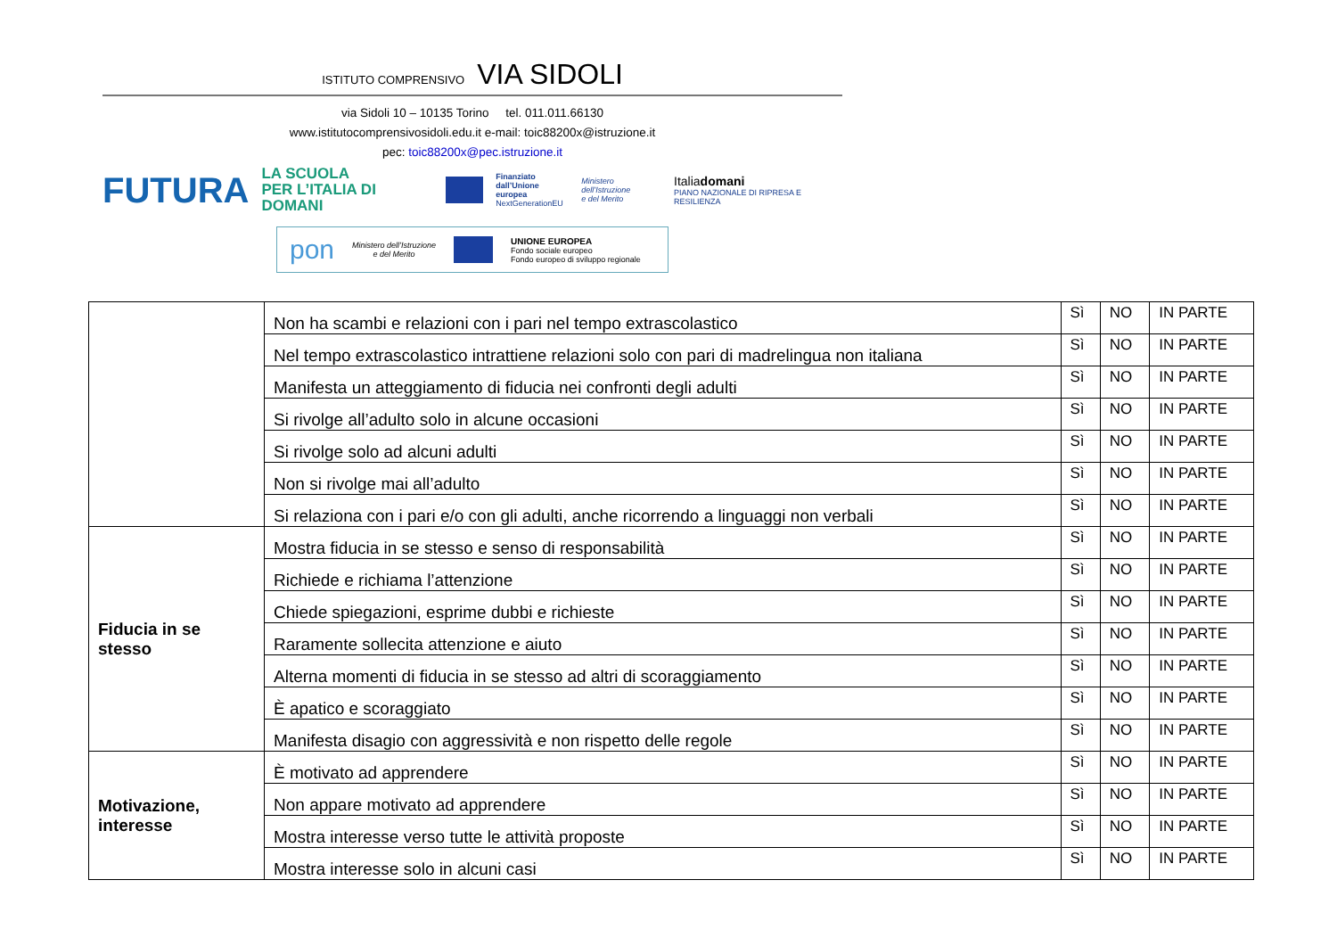ISTITUTO COMPRENSIVO VIA SIDOLI
via Sidoli 10 – 10135 Torino tel. 011.011.66130
www.istitutocomprensivosidoli.edu.it e-mail: toic88200x@istruzione.it
pec: toic88200x@pec.istruzione.it
FUTURA
LA SCUOLA
PER L’ITALIA DI DOMANI
Finanziato
dall’Unione europea
NextGenerationEU
Ministero dell’Istruzione
e del Merito
Italiadomani
PIANO NAZIONALE DI RIPRESA E RESILIENZA
pon Ministero dell’Istruzione
e del Merito
UNIONE EUROPEA
Fondo sociale europeo
Fondo europeo di sviluppo regionale
| | Non ha scambi e relazioni con i pari nel tempo extrascolastico | Sì | NO | IN PARTE |
| | Nel tempo extrascolastico intrattiene relazioni solo con pari di madrelingua non italiana | Sì | NO | IN PARTE |
| | Manifesta un atteggiamento di fiducia nei confronti degli adulti | Sì | NO | IN PARTE |
| | Si rivolge all’adulto solo in alcune occasioni | Sì | NO | IN PARTE |
| | Si rivolge solo ad alcuni adulti | Sì | NO | IN PARTE |
| | Non si rivolge mai all’adulto | Sì | NO | IN PARTE |
| | Si relaziona con i pari e/o con gli adulti, anche ricorrendo a linguaggi non verbali | Sì | NO | IN PARTE |
| Fiducia in se stesso | Mostra fiducia in se stesso e senso di responsabilità | Sì | NO | IN PARTE |
| | Richiede e richiama l’attenzione | Sì | NO | IN PARTE |
| | Chiede spiegazioni, esprime dubbi e richieste | Sì | NO | IN PARTE |
| | Raramente sollecita attenzione e aiuto | Sì | NO | IN PARTE |
| | Alterna momenti di fiducia in se stesso ad altri di scoraggiamento | Sì | NO | IN PARTE |
| | È apatico e scoraggiato | Sì | NO | IN PARTE |
| | Manifesta disagio con aggressività e non rispetto delle regole | Sì | NO | IN PARTE |
| Motivazione, interesse | È motivato ad apprendere | Sì | NO | IN PARTE |
| | Non appare motivato ad apprendere | Sì | NO | IN PARTE |
| | Mostra interesse verso tutte le attività proposte | Sì | NO | IN PARTE |
| | Mostra interesse solo in alcuni casi | Sì | NO | IN PARTE |